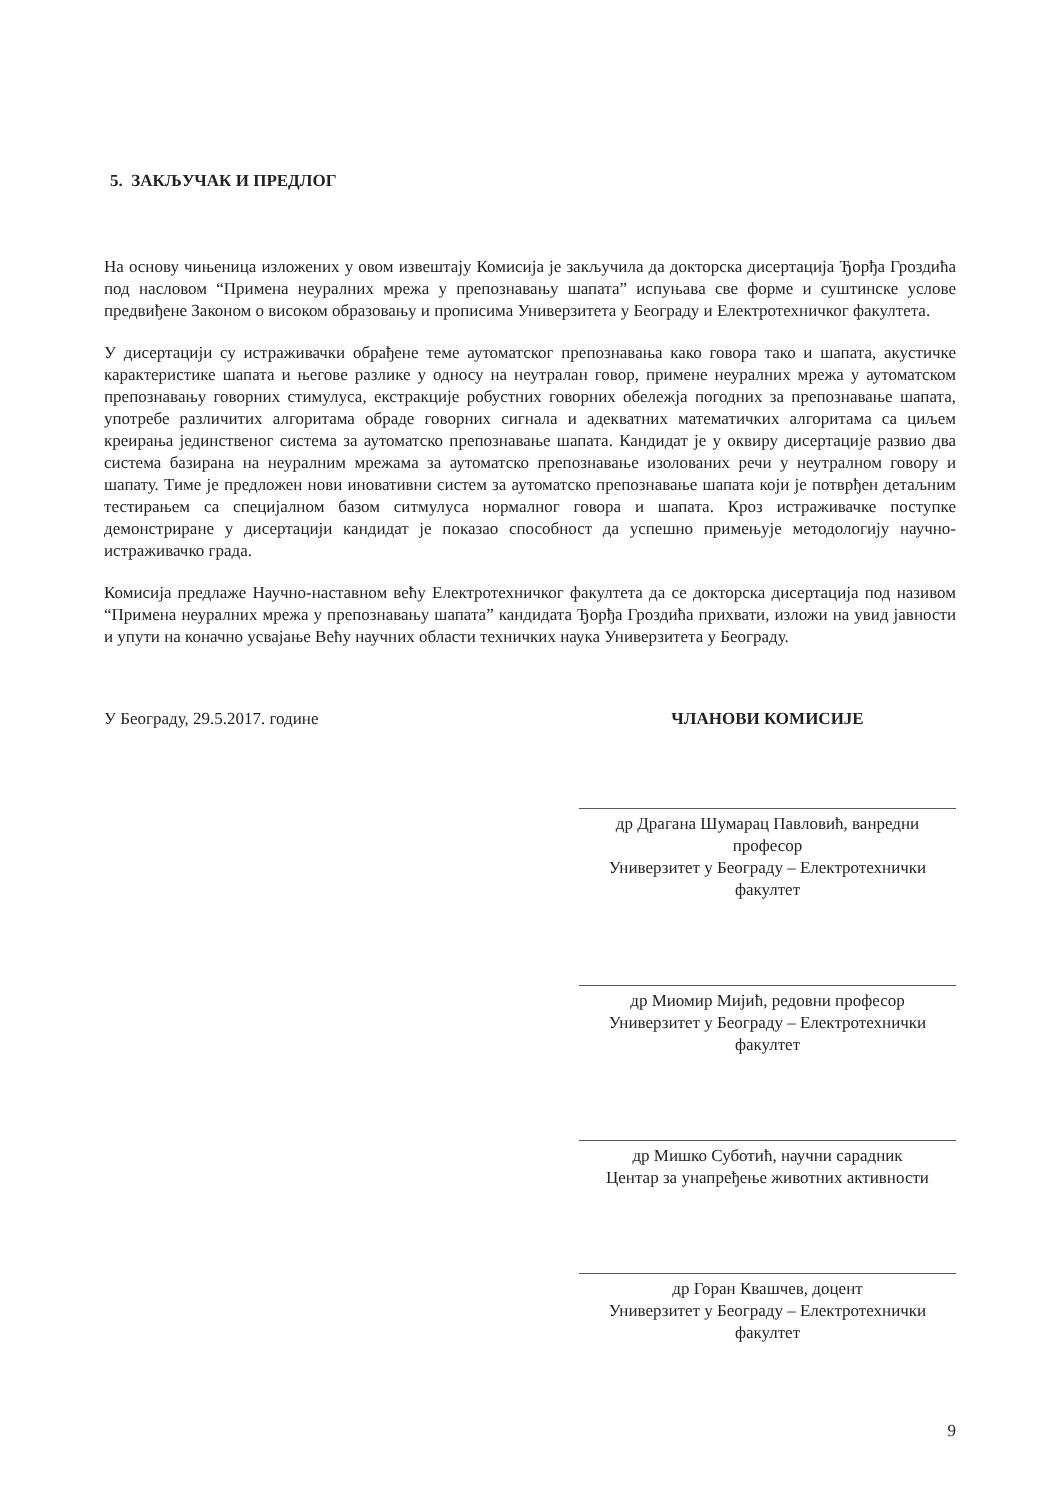5. ЗАКЉУЧАК И ПРЕДЛОГ
На основу чињеница изложених у овом извештају Комисија је закључила да докторска дисертација Ђорђа Гроздића под насловом “Примена неуралних мрежа у препознавању шапата” испуњава све форме и суштинске услове предвиђене Законом о високом образовању и прописима Универзитета у Београду и Електротехничког факултета.
У дисертацији су истраживачки обрађене теме аутоматског препознавања како говора тако и шапата, акустичке карактеристике шапата и његове разлике у односу на неутралан говор, примене неуралних мрежа у аутоматском препознавању говорних стимулуса, екстракције робустних говорних обележја погодних за препознавање шапата, употребе различитих алгоритама обраде говорних сигнала и адекватних математичких алгоритама са циљем креирања јединственог система за аутоматско препознавање шапата. Кандидат је у оквиру дисертације развио два система базирана на неуралним мрежама за аутоматско препознавање изолованих речи у неутралном говору и шапату. Тиме је предложен нови иновативни систем за аутоматско препознавање шапата који је потврђен детаљним тестирањем са специјалном базом ситмулуса нормалног говора и шапата. Кроз истраживачке поступке демонстриране у дисертацији кандидат је показао способност да успешно примењује методологију научно-истраживачко града.
Комисија предлаже Научно-наставном већу Електротехничког факултета да се докторска дисертација под називом “Примена неуралних мрежа у препознавању шапата” кандидата Ђорђа Гроздића прихвати, изложи на увид јавности и упути на коначно усвајање Већу научних области техничких наука Универзитета у Београду.
У Београду, 29.5.2017. године ЧЛАНОВИ КОМИСИЈЕ
др Драгана Шумарац Павловић, ванредни професор
Универзитет у Београду – Електротехнички факултет
др Миомир Мијић, редовни професор
Универзитет у Београду – Електротехнички факултет
др Мишко Суботић, научни сарадник
Центар за унапређење животних активности
др Горан Квашчев, доцент
Универзитет у Београду – Електротехнички факултет
9